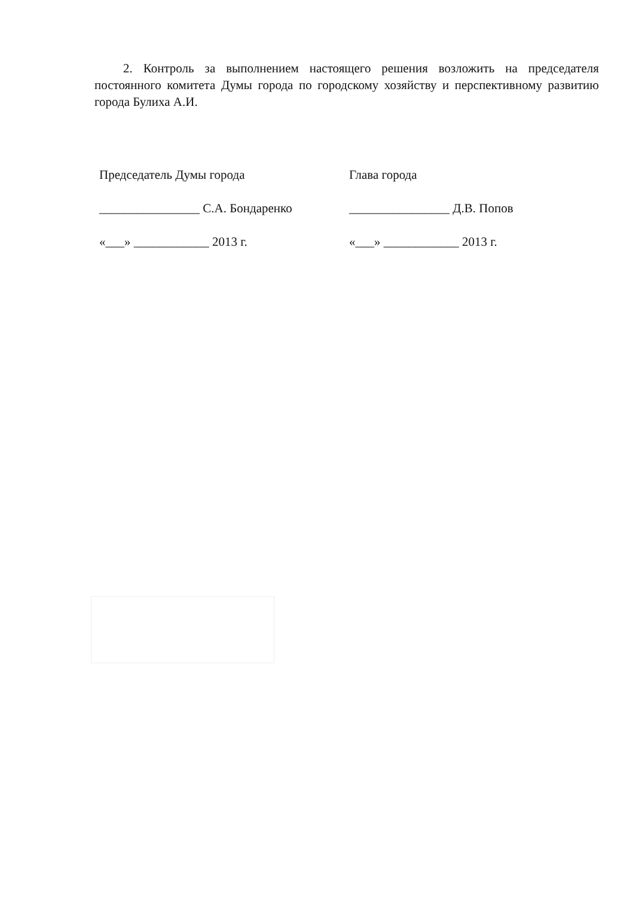2. Контроль за выполнением настоящего решения возложить на председателя постоянного комитета Думы города по городскому хозяйству и перспективному развитию города Булиха А.И.
Председатель Думы города
________________ С.А. Бондаренко
«___» ____________ 2013 г.
Глава города
________________ Д.В. Попов
«___» ____________ 2013 г.